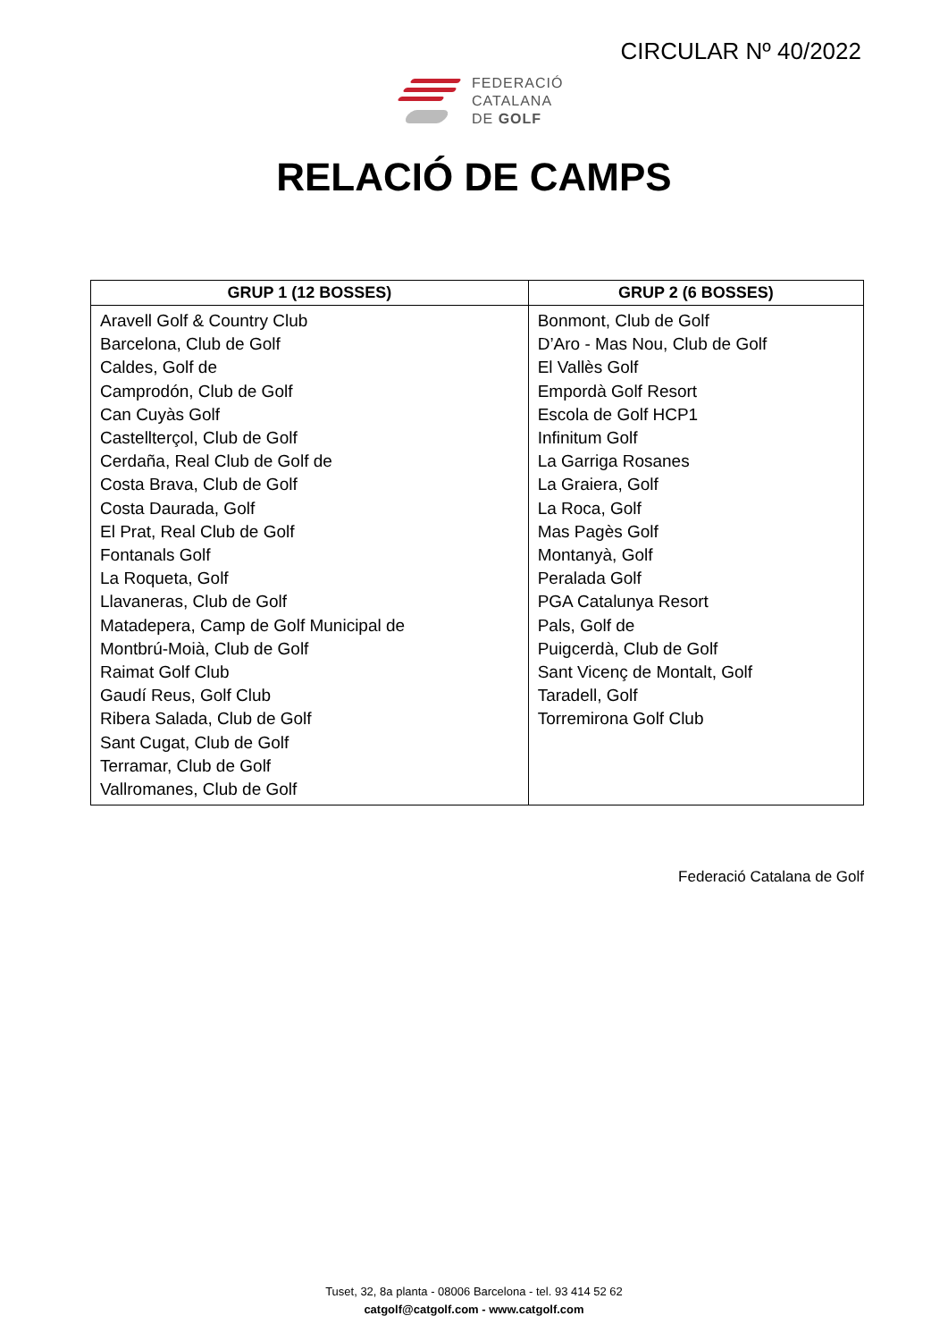CIRCULAR Nº 40/2022
FEDERACIÓ
CATALANA
DE GOLF
RELACIÓ DE CAMPS
| GRUP 1 (12 BOSSES) | GRUP 2 (6 BOSSES) |
| --- | --- |
| Aravell Golf & Country Club Barcelona, Club de Golf Caldes, Golf de Camprodón, Club de Golf Can Cuyàs Golf Castellterçol, Club de Golf Cerdaña, Real Club de Golf de Costa Brava, Club de Golf Costa Daurada, Golf El Prat, Real Club de Golf Fontanals Golf La Roqueta, Golf Llavaneras, Club de Golf Matadepera, Camp de Golf Municipal de Montbrú-Moià, Club de Golf Raimat Golf Club Gaudí Reus, Golf Club Ribera Salada, Club de Golf Sant Cugat, Club de Golf Terramar, Club de Golf Vallromanes, Club de Golf | Bonmont, Club de Golf D’Aro - Mas Nou, Club de Golf El Vallès Golf Empordà Golf Resort Escola de Golf HCP1 Infinitum Golf La Garriga Rosanes La Graiera, Golf La Roca, Golf Mas Pagès Golf Montanyà, Golf Peralada Golf PGA Catalunya Resort Pals, Golf de Puigcerdà, Club de Golf Sant Vicenç de Montalt, Golf Taradell, Golf Torremirona Golf Club |
Federació Catalana de Golf
Tuset, 32, 8a planta - 08006 Barcelona - tel. 93 414 52 62
catgolf@catgolf.com - www.catgolf.com